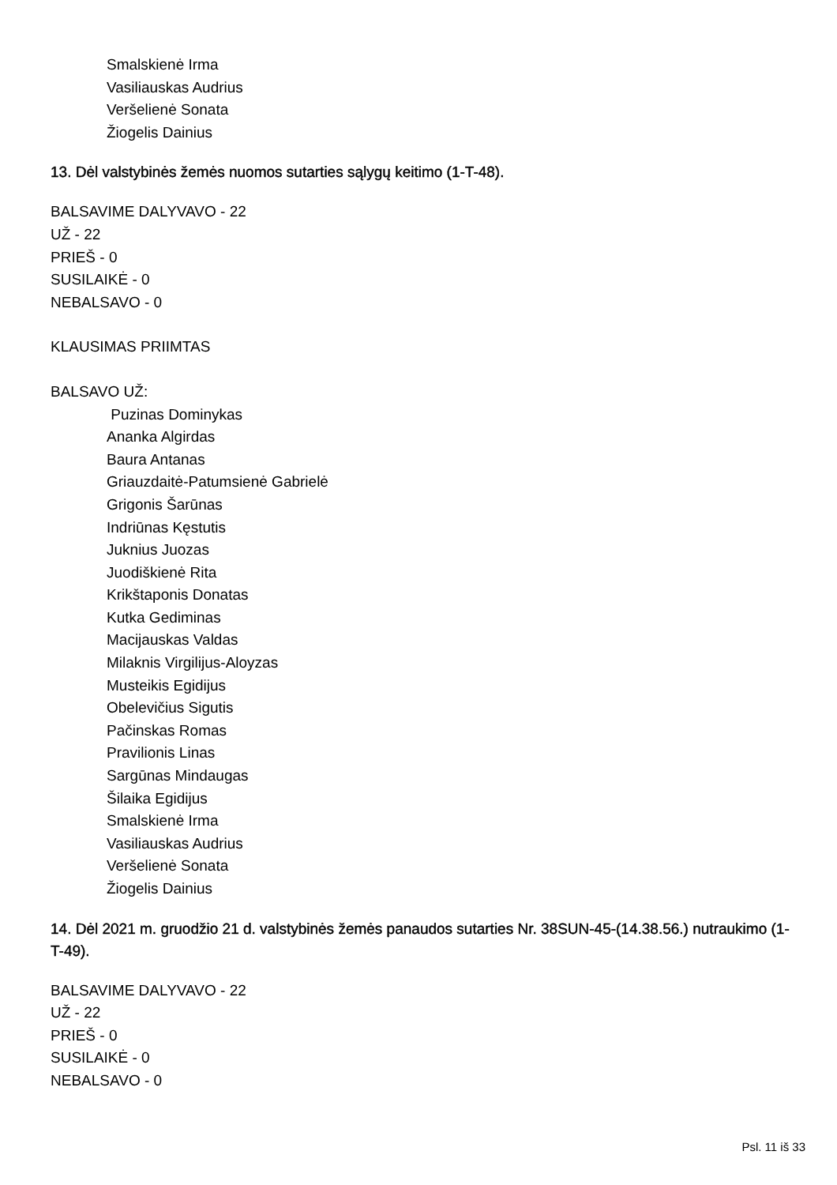Smalskienė Irma
Vasiliauskas Audrius
Veršelienė Sonata
Žiogelis Dainius
13. Dėl valstybinės žemės nuomos sutarties sąlygų keitimo (1-T-48).
BALSAVIME DALYVAVO - 22
UŽ - 22
PRIEŠ - 0
SUSILAIKĖ - 0
NEBALSAVO - 0
KLAUSIMAS PRIIMTAS
BALSAVO UŽ:
Puzinas Dominykas
Ananka Algirdas
Baura Antanas
Griauzdaitė-Patumsienė Gabrielė
Grigonis Šarūnas
Indriūnas Kęstutis
Juknius Juozas
Juodiškienė Rita
Krikštaponis Donatas
Kutka Gediminas
Macijauskas Valdas
Milaknis Virgilijus-Aloyzas
Musteikis Egidijus
Obelevičius Sigutis
Pačinskas Romas
Pravilionis Linas
Sargūnas Mindaugas
Šilaika Egidijus
Smalskienė Irma
Vasiliauskas Audrius
Veršelienė Sonata
Žiogelis Dainius
14. Dėl 2021 m. gruodžio 21 d. valstybinės žemės panaudos sutarties Nr. 38SUN-45-(14.38.56.) nutraukimo (1-T-49).
BALSAVIME DALYVAVO - 22
UŽ - 22
PRIEŠ - 0
SUSILAIKĖ - 0
NEBALSAVO - 0
Psl. 11 iš 33